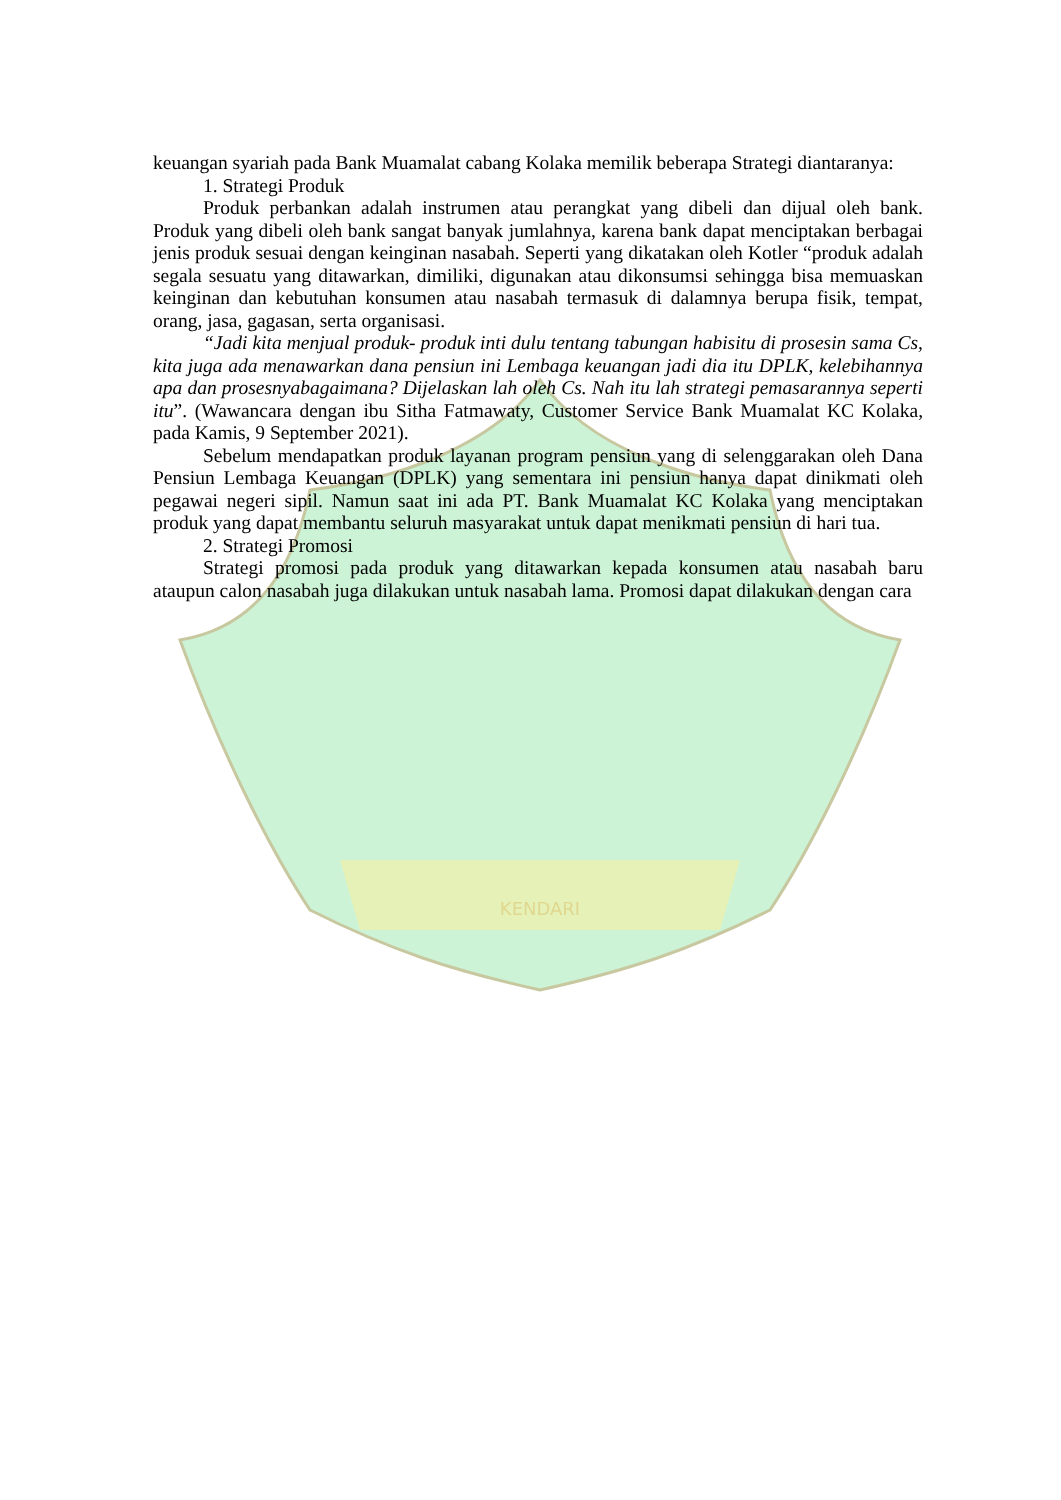KENDARI
keuangan syariah pada Bank Muamalat cabang Kolaka memilik beberapa Strategi diantaranya:
1. Strategi Produk
Produk perbankan adalah instrumen atau perangkat yang dibeli dan dijual oleh bank. Produk yang dibeli oleh bank sangat banyak jumlahnya, karena bank dapat menciptakan berbagai jenis produk sesuai dengan keinginan nasabah. Seperti yang dikatakan oleh Kotler “produk adalah segala sesuatu yang ditawarkan, dimiliki, digunakan atau dikonsumsi sehingga bisa memuaskan keinginan dan kebutuhan konsumen atau nasabah termasuk di dalamnya berupa fisik, tempat, orang, jasa, gagasan, serta organisasi.
“Jadi kita menjual produk- produk inti dulu tentang tabungan habisitu di prosesin sama Cs, kita juga ada menawarkan dana pensiun ini Lembaga keuangan jadi dia itu DPLK, kelebihannya apa dan prosesnyabagaimana? Dijelaskan lah oleh Cs. Nah itu lah strategi pemasarannya seperti itu”. (Wawancara dengan ibu Sitha Fatmawaty, Customer Service Bank Muamalat KC Kolaka, pada Kamis, 9 September 2021).
Sebelum mendapatkan produk layanan program pensiun yang di selenggarakan oleh Dana Pensiun Lembaga Keuangan (DPLK) yang sementara ini pensiun hanya dapat dinikmati oleh pegawai negeri sipil. Namun saat ini ada PT. Bank Muamalat KC Kolaka yang menciptakan produk yang dapat membantu seluruh masyarakat untuk dapat menikmati pensiun di hari tua.
2. Strategi Promosi
Strategi promosi pada produk yang ditawarkan kepada konsumen atau nasabah baru ataupun calon nasabah juga dilakukan untuk nasabah lama. Promosi dapat dilakukan dengan cara